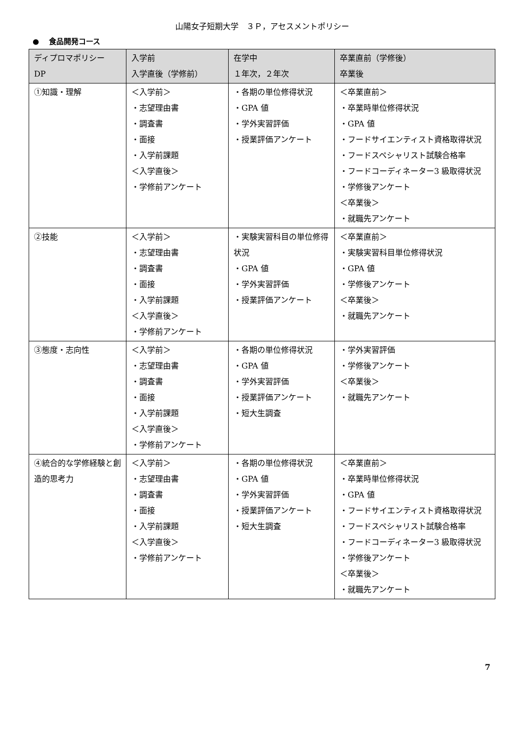山陽女子短期大学　３Ｐ，アセスメントポリシー
●　 食品開発コース
| ディプロマポリシー DP | 入学前 入学直後（学修前） | 在学中 １年次，２年次 | 卒業直前（学修後） 卒業後 |
| --- | --- | --- | --- |
| ①知識・理解 | ＜入学前＞ ・志望理由書 ・調査書 ・面接 ・入学前課題 ＜入学直後＞ ・学修前アンケート | ・各期の単位修得状況 ・GPA 値 ・学外実習評価 ・授業評価アンケート | ＜卒業直前＞ ・卒業時単位修得状況 ・GPA 値 ・フードサイエンティスト資格取得状況 ・フードスペシャリスト試験合格率 ・フードコーディネーター3 級取得状況 ・学修後アンケート ＜卒業後＞ ・就職先アンケート |
| ②技能 | ＜入学前＞ ・志望理由書 ・調査書 ・面接 ・入学前課題 ＜入学直後＞ ・学修前アンケート | ・実験実習科目の単位修得状況 ・GPA 値 ・学外実習評価 ・授業評価アンケート | ＜卒業直前＞ ・実験実習科目単位修得状況 ・GPA 値 ・学修後アンケート ＜卒業後＞ ・就職先アンケート |
| ③態度・志向性 | ＜入学前＞ ・志望理由書 ・調査書 ・面接 ・入学前課題 ＜入学直後＞ ・学修前アンケート | ・各期の単位修得状況 ・GPA 値 ・学外実習評価 ・授業評価アンケート ・短大生調査 | ・学外実習評価 ・学修後アンケート ＜卒業後＞ ・就職先アンケート |
| ④統合的な学修経験と創造的思考力 | ＜入学前＞ ・志望理由書 ・調査書 ・面接 ・入学前課題 ＜入学直後＞ ・学修前アンケート | ・各期の単位修得状況 ・GPA 値 ・学外実習評価 ・授業評価アンケート ・短大生調査 | ＜卒業直前＞ ・卒業時単位修得状況 ・GPA 値 ・フードサイエンティスト資格取得状況 ・フードスペシャリスト試験合格率 ・フードコーディネーター3 級取得状況 ・学修後アンケート ＜卒業後＞ ・就職先アンケート |
7